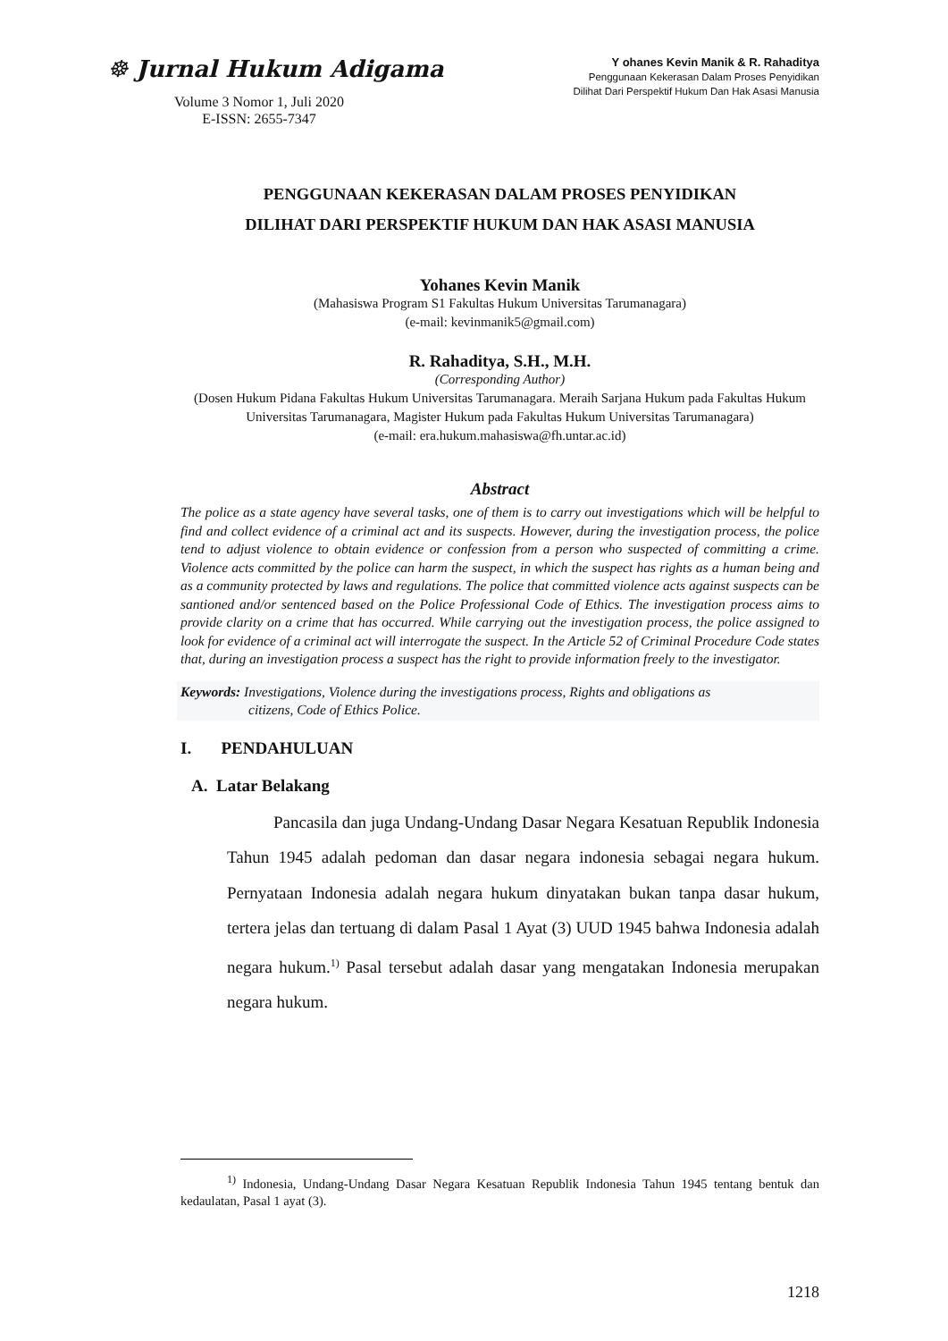☸ Jurnal Hukum Adigama
Volume 3 Nomor 1, Juli 2020
E-ISSN: 2655-7347
Y ohanes Kevin Manik & R. Rahaditya
Penggunaan Kekerasan Dalam Proses Penyidikan
Dilihat Dari Perspektif Hukum Dan Hak Asasi Manusia
PENGGUNAAN KEKERASAN DALAM PROSES PENYIDIKAN
DILIHAT DARI PERSPEKTIF HUKUM DAN HAK ASASI MANUSIA
Yohanes Kevin Manik
(Mahasiswa Program S1 Fakultas Hukum Universitas Tarumanagara)
(e-mail: kevinmanik5@gmail.com)
R. Rahaditya, S.H., M.H.
(Corresponding Author)
(Dosen Hukum Pidana Fakultas Hukum Universitas Tarumanagara. Meraih Sarjana Hukum pada Fakultas Hukum Universitas Tarumanagara, Magister Hukum pada Fakultas Hukum Universitas Tarumanagara)
(e-mail: era.hukum.mahasiswa@fh.untar.ac.id)
Abstract
The police as a state agency have several tasks, one of them is to carry out investigations which will be helpful to find and collect evidence of a criminal act and its suspects. However, during the investigation process, the police tend to adjust violence to obtain evidence or confession from a person who suspected of committing a crime. Violence acts committed by the police can harm the suspect, in which the suspect has rights as a human being and as a community protected by laws and regulations. The police that committed violence acts against suspects can be santioned and/or sentenced based on the Police Professional Code of Ethics. The investigation process aims to provide clarity on a crime that has occurred. While carrying out the investigation process, the police assigned to look for evidence of a criminal act will interrogate the suspect. In the Article 52 of Criminal Procedure Code states that, during an investigation process a suspect has the right to provide information freely to the investigator.
Keywords: Investigations, Violence during the investigations process, Rights and obligations as
citizens, Code of Ethics Police.
I. PENDAHULUAN
A. Latar Belakang
Pancasila dan juga Undang-Undang Dasar Negara Kesatuan Republik Indonesia Tahun 1945 adalah pedoman dan dasar negara indonesia sebagai negara hukum. Pernyataan Indonesia adalah negara hukum dinyatakan bukan tanpa dasar hukum, tertera jelas dan tertuang di dalam Pasal 1 Ayat (3) UUD 1945 bahwa Indonesia adalah negara hukum.<sup>1)</sup> Pasal tersebut adalah dasar yang mengatakan Indonesia merupakan negara hukum.
<sup>1)</sup> Indonesia, Undang-Undang Dasar Negara Kesatuan Republik Indonesia Tahun 1945 tentang bentuk dan kedaulatan, Pasal 1 ayat (3).
1218